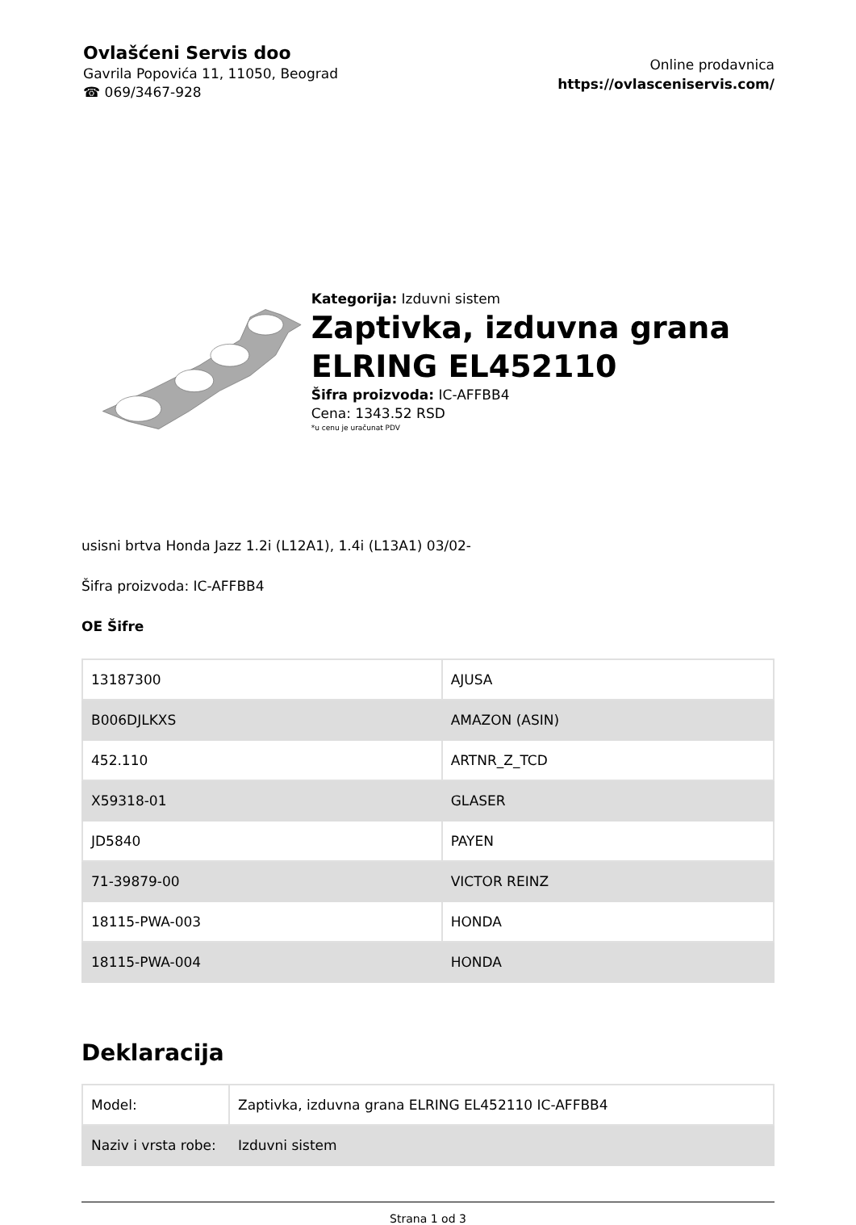Ovlašćeni Servis doo
Gavrila Popovića 11, 11050, Beograd
☎ 069/3467-928
Online prodavnica
https://ovlasceniservis.com/
Kategorija: Izduvni sistem
Zaptivka, izduvna grana ELRING EL452110
Šifra proizvoda: IC-AFFBB4
Cena: 1343.52 RSD
*u cenu je uračunat PDV
usisni brtva Honda Jazz 1.2i (L12A1), 1.4i (L13A1) 03/02-
Šifra proizvoda: IC-AFFBB4
OE Šifre
| 13187300 | AJUSA |
| B006DJLKXS | AMAZON (ASIN) |
| 452.110 | ARTNR_Z_TCD |
| X59318-01 | GLASER |
| JD5840 | PAYEN |
| 71-39879-00 | VICTOR REINZ |
| 18115-PWA-003 | HONDA |
| 18115-PWA-004 | HONDA |
Deklaracija
| Model: | Zaptivka, izduvna grana ELRING EL452110 IC-AFFBB4 |
| Naziv i vrsta robe: | Izduvni sistem |
Strana 1 od 3